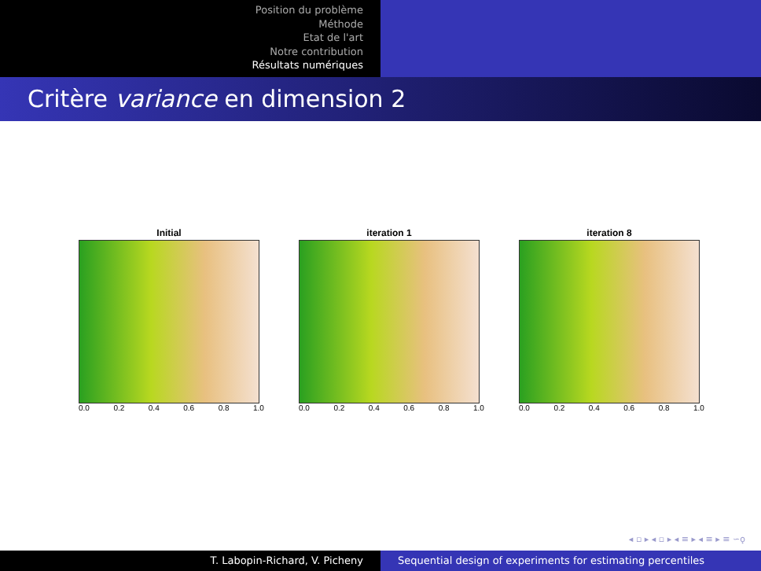Position du problème
Méthode
Etat de l'art
Notre contribution
Résultats numériques
Critère variance en dimension 2
Initial
0.0 0.2 0.4 0.6 0.8 1.0
iteration 1
0.0 0.2 0.4 0.6 0.8 1.0
iteration 8
0.0 0.2 0.4 0.6 0.8 1.0
◂ ▫ ▸ ◂ ▫ ▸ ◂ ≡ ▸ ◂ ≡ ▸ ≡ ∽ǫ
T. Labopin-Richard, V. Picheny Sequential design of experiments for estimating percentiles